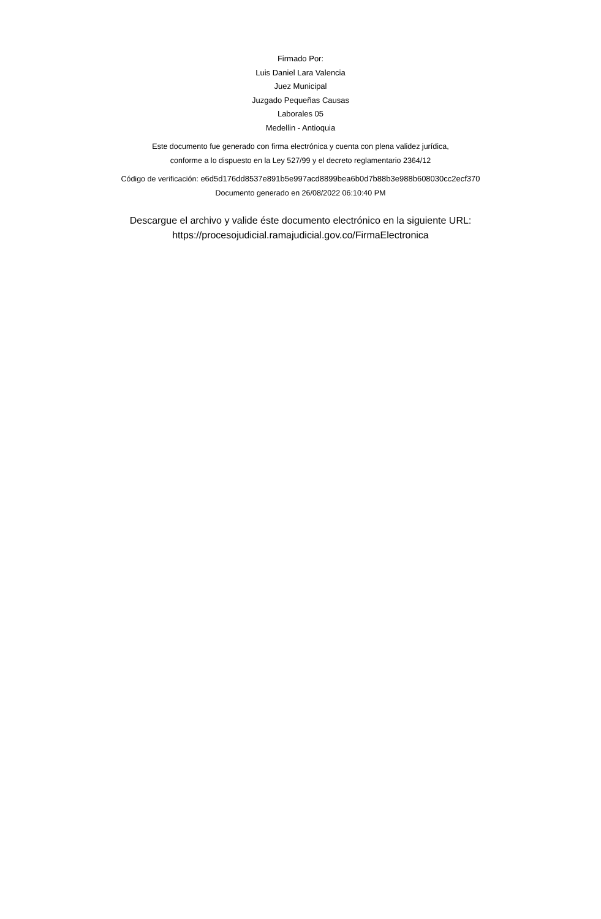Firmado Por:
Luis Daniel Lara Valencia
Juez Municipal
Juzgado Pequeñas Causas
Laborales 05
Medellin - Antioquia
Este documento fue generado con firma electrónica y cuenta con plena validez jurídica,
conforme a lo dispuesto en la Ley 527/99 y el decreto reglamentario 2364/12
Código de verificación: e6d5d176dd8537e891b5e997acd8899bea6b0d7b88b3e988b608030cc2ecf370
Documento generado en 26/08/2022 06:10:40 PM
Descargue el archivo y valide éste documento electrónico en la siguiente URL:
https://procesojudicial.ramajudicial.gov.co/FirmaElectronica